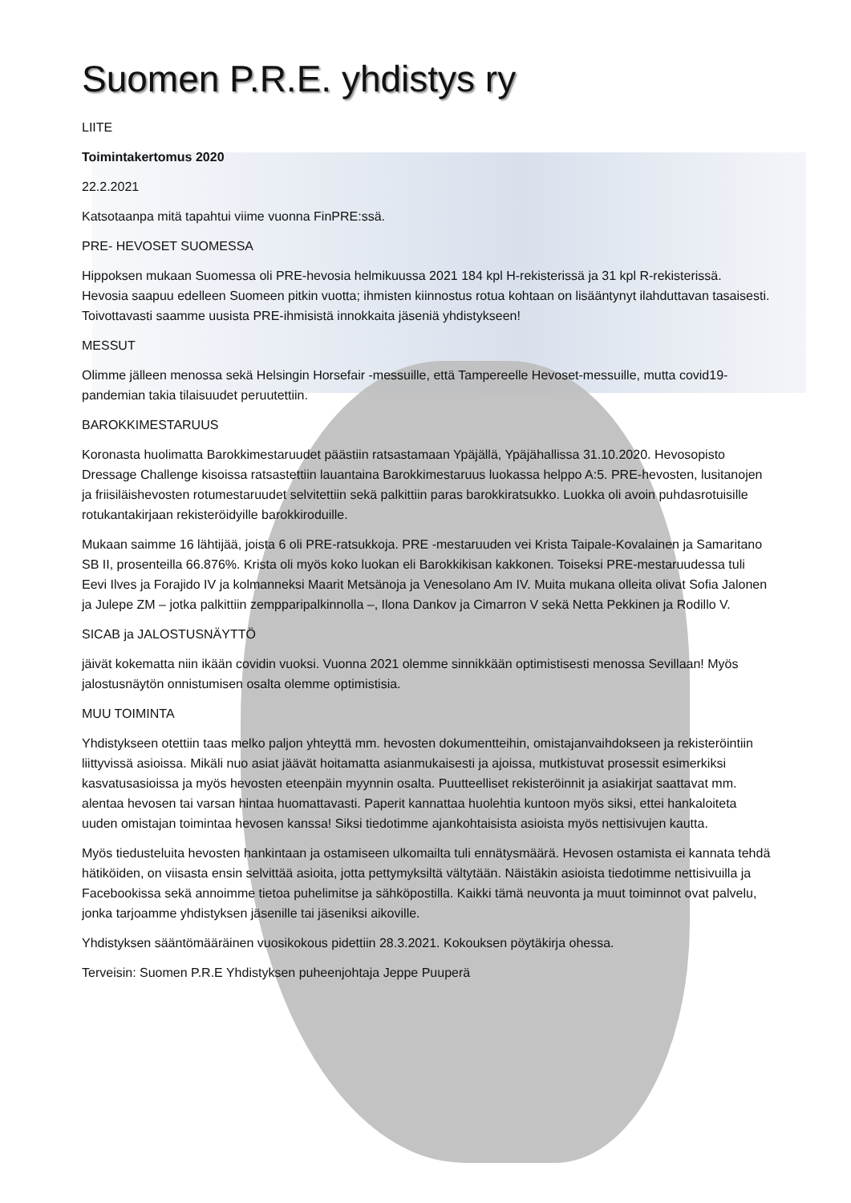Suomen P.R.E. yhdistys ry
LIITE
Toimintakertomus 2020
22.2.2021
Katsotaanpa mitä tapahtui viime vuonna FinPRE:ssä.
PRE- HEVOSET SUOMESSA
Hippoksen mukaan Suomessa oli PRE-hevosia helmikuussa 2021 184 kpl H-rekisterissä ja 31 kpl R-rekisterissä. Hevosia saapuu edelleen Suomeen pitkin vuotta; ihmisten kiinnostus rotua kohtaan on lisääntynyt ilahduttavan tasaisesti. Toivottavasti saamme uusista PRE-ihmisistä innokkaita jäseniä yhdistykseen!
MESSUT
Olimme jälleen menossa sekä Helsingin Horsefair -messuille, että Tampereelle Hevoset-messuille, mutta covid19-pandemian takia tilaisuudet peruutettiin.
BAROKKIMESTARUUS
Koronasta huolimatta Barokkimestaruudet päästiin ratsastamaan Ypäjällä, Ypäjähallissa 31.10.2020. Hevosopisto Dressage Challenge kisoissa ratsastettiin lauantaina Barokkimestaruus luokassa helppo A:5. PRE-hevosten, lusitanojen ja friisiläishevosten rotumestaruudet selvitettiin sekä palkittiin paras barokkiratsukko. Luokka oli avoin puhdasrotuisille rotukantakirjaan rekisteröidyille barokkiroduille.
Mukaan saimme 16 lähtijää, joista 6 oli PRE-ratsukkoja. PRE -mestaruuden vei Krista Taipale-Kovalainen ja Samaritano SB II, prosenteilla 66.876%. Krista oli myös koko luokan eli Barokkikisan kakkonen. Toiseksi PRE-mestaruudessa tuli Eevi Ilves ja Forajido IV ja kolmanneksi Maarit Metsänoja ja Venesolano Am IV. Muita mukana olleita olivat Sofia Jalonen ja Julepe ZM – jotka palkittiin zempparipalkinnolla –, Ilona Dankov ja Cimarron V sekä Netta Pekkinen ja Rodillo V.
SICAB ja JALOSTUSNÄYTTÖ
jäivät kokematta niin ikään covidin vuoksi. Vuonna 2021 olemme sinnikkään optimistisesti menossa Sevillaan! Myös jalostusnäytön onnistumisen osalta olemme optimistisia.
MUU TOIMINTA
Yhdistykseen otettiin taas melko paljon yhteyttä mm. hevosten dokumentteihin, omistajanvaihdokseen ja rekisteröintiin liittyvissä asioissa. Mikäli nuo asiat jäävät hoitamatta asianmukaisesti ja ajoissa, mutkistuvat prosessit esimerkiksi kasvatusasioissa ja myös hevosten eteenpäin myynnin osalta. Puutteelliset rekisteröinnit ja asiakirjat saattavat mm. alentaa hevosen tai varsan hintaa huomattavasti. Paperit kannattaa huolehtia kuntoon myös siksi, ettei hankaloiteta uuden omistajan toimintaa hevosen kanssa! Siksi tiedotimme ajankohtaisista asioista myös nettisivujen kautta.
Myös tiedusteluita hevosten hankintaan ja ostamiseen ulkomailta tuli ennätysmäärä. Hevosen ostamista ei kannata tehdä hätiköiden, on viisasta ensin selvittää asioita, jotta pettymyksiltä vältytään. Näistäkin asioista tiedotimme nettisivuilla ja Facebookissa sekä annoimme tietoa puhelimitse ja sähköpostilla. Kaikki tämä neuvonta ja muut toiminnot ovat palvelu, jonka tarjoamme yhdistyksen jäsenille tai jäseniksi aikoville.
Yhdistyksen sääntömääräinen vuosikokous pidettiin 28.3.2021. Kokouksen pöytäkirja ohessa.
Terveisin: Suomen P.R.E Yhdistyksen puheenjohtaja Jeppe Puuperä